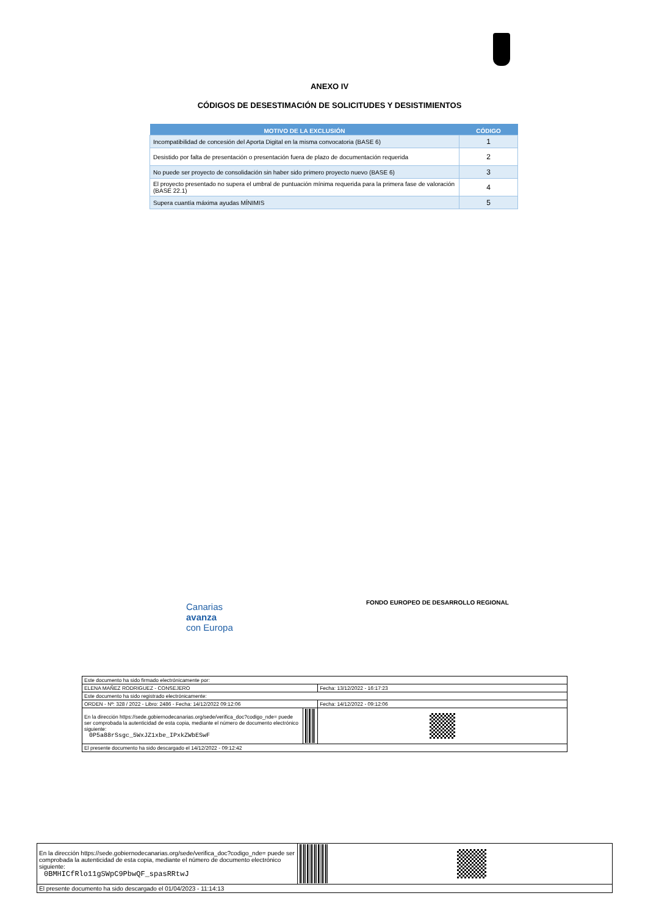ANEXO IV
CÓDIGOS DE DESESTIMACIÓN DE SOLICITUDES Y DESISTIMIENTOS
| MOTIVO DE LA EXCLUSIÓN | CÓDIGO |
| --- | --- |
| Incompatibilidad de concesión del Aporta Digital en la misma convocatoria (BASE 6) | 1 |
| Desistido por falta de presentación o presentación fuera de plazo de documentación requerida | 2 |
| No puede ser proyecto de consolidación sin haber sido primero proyecto nuevo (BASE 6) | 3 |
| El proyecto presentado no supera el umbral de puntuación mínima requerida para la primera fase de valoración (BASE 22.1) | 4 |
| Supera cuantía máxima ayudas MÍNIMIS | 5 |
Canarias
avanza
con Europa
FONDO EUROPEO DE DESARROLLO REGIONAL
| Este documento ha sido firmado electrónicamente por: | | |
| ELENA MAÑEZ RODRIGUEZ - CONSEJERO | | Fecha: 13/12/2022 - 16:17:23 |
| Este documento ha sido registrado electrónicamente: | | |
| ORDEN - Nº: 328 / 2022 - Libro: 2486 - Fecha: 14/12/2022 09:12:06 | | Fecha: 14/12/2022 - 09:12:06 |
| En la dirección https://sede.gobiernodecanarias.org/sede/verifica_doc?codigo_nde= puede ser comprobada la autenticidad de esta copia, mediante el número de documento electrónico siguiente: 0P5a88rSsgc_5WxJZ1xbe_IPxkZWbESwF | | |
| El presente documento ha sido descargado el 14/12/2022 - 09:12:42 | | |
| En la dirección https://sede.gobiernodecanarias.org/sede/verifica_doc?codigo_nde= puede ser comprobada la autenticidad de esta copia, mediante el número de documento electrónico siguiente: 0BMHICfRlo11gSWpC9PbwQF_spasRRtwJ | | |
| El presente documento ha sido descargado el 01/04/2023 - 11:14:13 | | |